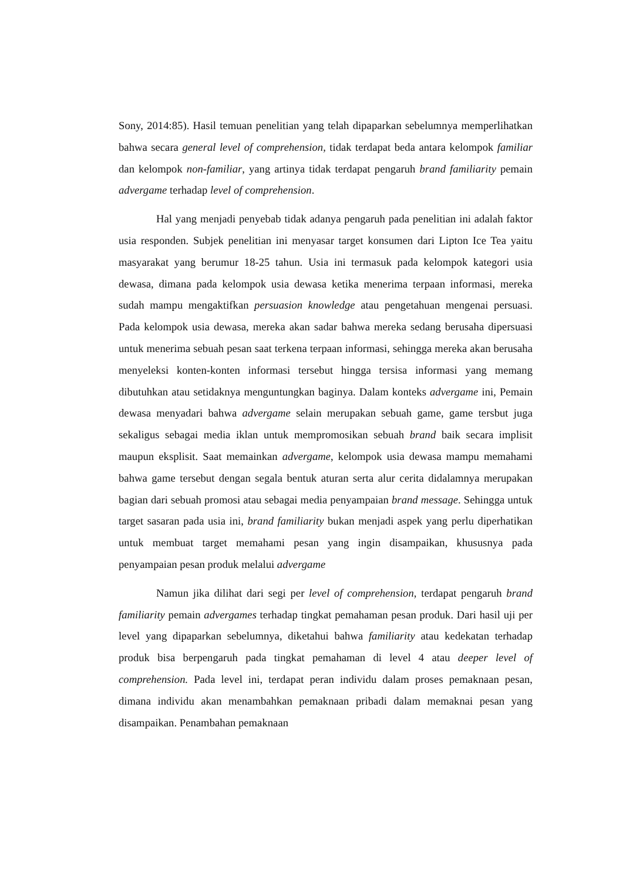Sony, 2014:85). Hasil temuan penelitian yang telah dipaparkan sebelumnya memperlihatkan bahwa secara general level of comprehension, tidak terdapat beda antara kelompok familiar dan kelompok non-familiar, yang artinya tidak terdapat pengaruh brand familiarity pemain advergame terhadap level of comprehension.
Hal yang menjadi penyebab tidak adanya pengaruh pada penelitian ini adalah faktor usia responden. Subjek penelitian ini menyasar target konsumen dari Lipton Ice Tea yaitu masyarakat yang berumur 18-25 tahun. Usia ini termasuk pada kelompok kategori usia dewasa, dimana pada kelompok usia dewasa ketika menerima terpaan informasi, mereka sudah mampu mengaktifkan persuasion knowledge atau pengetahuan mengenai persuasi. Pada kelompok usia dewasa, mereka akan sadar bahwa mereka sedang berusaha dipersuasi untuk menerima sebuah pesan saat terkena terpaan informasi, sehingga mereka akan berusaha menyeleksi konten-konten informasi tersebut hingga tersisa informasi yang memang dibutuhkan atau setidaknya menguntungkan baginya. Dalam konteks advergame ini, Pemain dewasa menyadari bahwa advergame selain merupakan sebuah game, game tersbut juga sekaligus sebagai media iklan untuk mempromosikan sebuah brand baik secara implisit maupun eksplisit. Saat memainkan advergame, kelompok usia dewasa mampu memahami bahwa game tersebut dengan segala bentuk aturan serta alur cerita didalamnya merupakan bagian dari sebuah promosi atau sebagai media penyampaian brand message. Sehingga untuk target sasaran pada usia ini, brand familiarity bukan menjadi aspek yang perlu diperhatikan untuk membuat target memahami pesan yang ingin disampaikan, khususnya pada penyampaian pesan produk melalui advergame
Namun jika dilihat dari segi per level of comprehension, terdapat pengaruh brand familiarity pemain advergames terhadap tingkat pemahaman pesan produk. Dari hasil uji per level yang dipaparkan sebelumnya, diketahui bahwa familiarity atau kedekatan terhadap produk bisa berpengaruh pada tingkat pemahaman di level 4 atau deeper level of comprehension. Pada level ini, terdapat peran individu dalam proses pemaknaan pesan, dimana individu akan menambahkan pemaknaan pribadi dalam memaknai pesan yang disampaikan. Penambahan pemaknaan